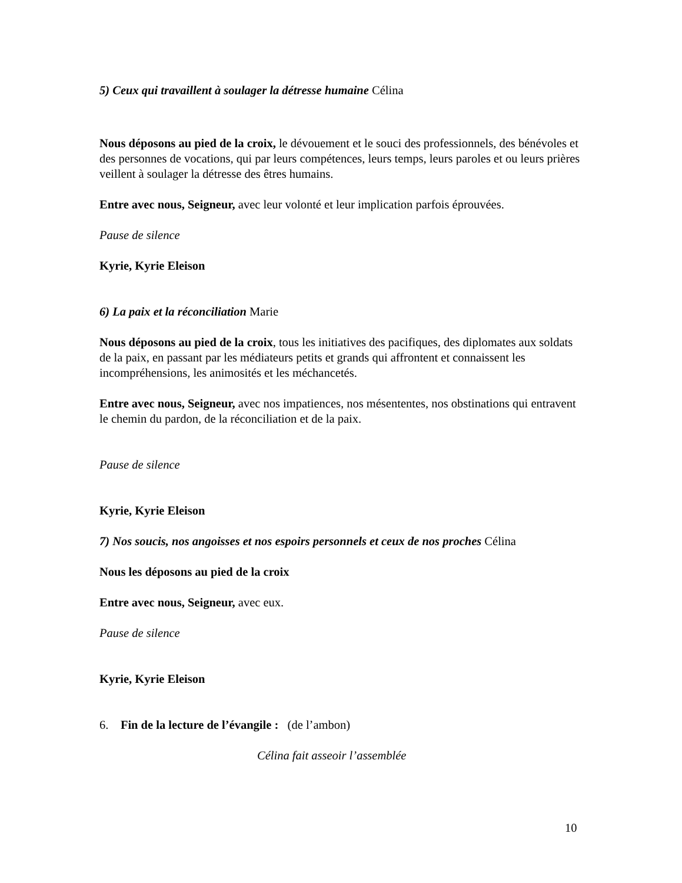5) Ceux qui travaillent à soulager la détresse humaine Célina
Nous déposons au pied de la croix, le dévouement et le souci des professionnels, des bénévoles et des personnes de vocations, qui par leurs compétences, leurs temps, leurs paroles et ou leurs prières veillent à soulager la détresse des êtres humains.
Entre avec nous, Seigneur, avec leur volonté et leur implication parfois éprouvées.
Pause de silence
Kyrie, Kyrie Eleison
6) La paix et la réconciliation Marie
Nous déposons au pied de la croix, tous les initiatives des pacifiques, des diplomates aux soldats de la paix, en passant par les médiateurs petits et grands qui affrontent et connaissent les incompréhensions, les animosités et les méchancetés.
Entre avec nous, Seigneur, avec nos impatiences, nos mésententes, nos obstinations qui entravent le chemin du pardon, de la réconciliation et de la paix.
Pause de silence
Kyrie, Kyrie Eleison
7) Nos soucis, nos angoisses et nos espoirs personnels et ceux de nos proches Célina
Nous les déposons au pied de la croix
Entre avec nous, Seigneur, avec eux.
Pause de silence
Kyrie, Kyrie Eleison
6. Fin de la lecture de l’évangile : (de l’ambon)
Célina fait asseoir l’assemblée
10